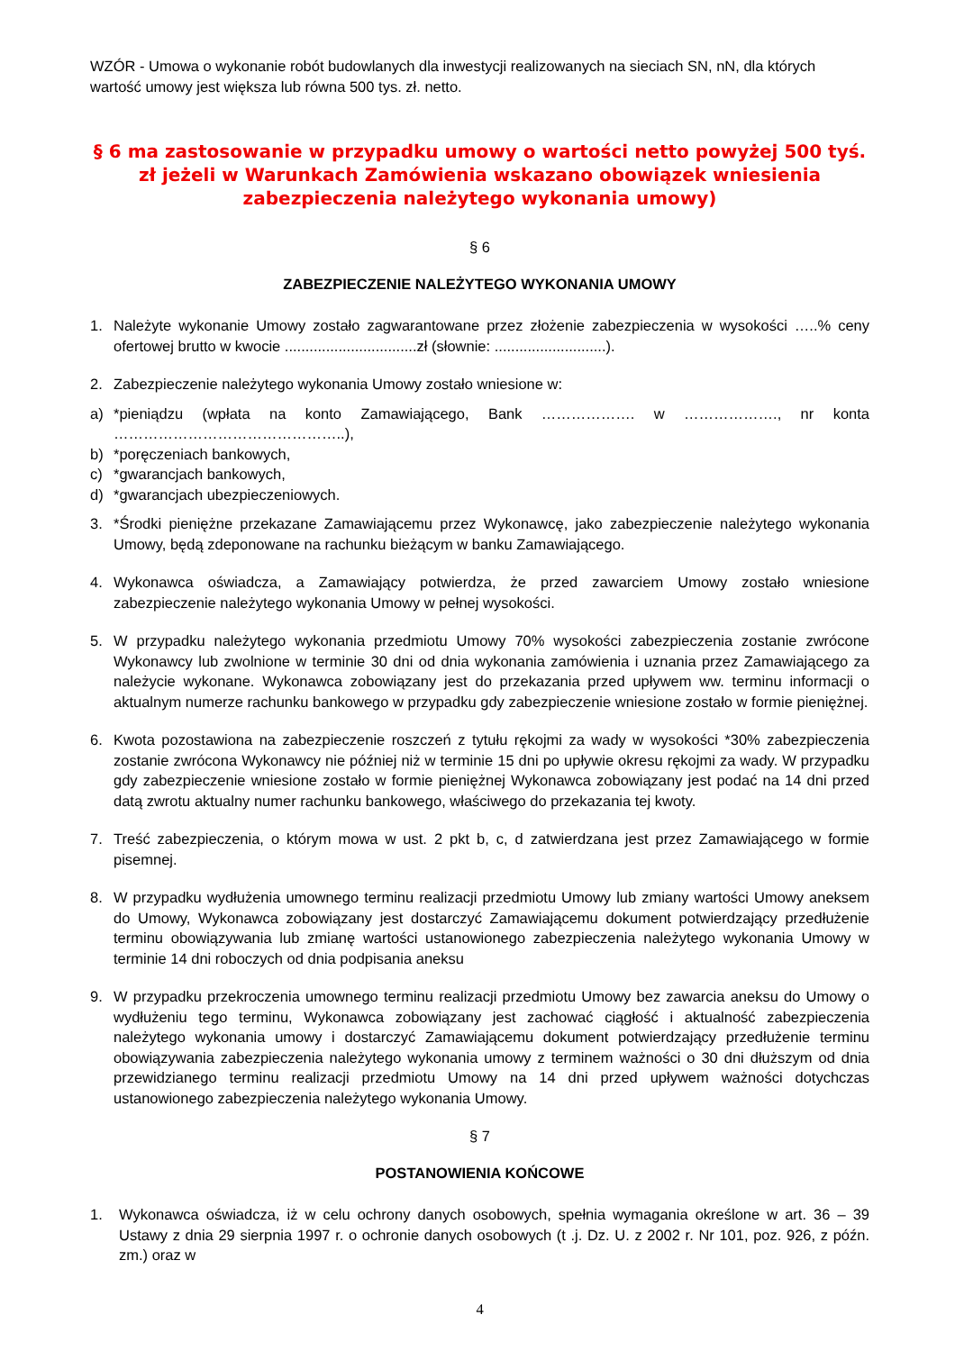WZÓR - Umowa o wykonanie robót budowlanych dla inwestycji realizowanych na sieciach SN, nN, dla których wartość umowy jest większa lub równa 500 tys. zł. netto.
§ 6 ma zastosowanie w przypadku umowy o wartości netto powyżej 500 tyś. zł jeżeli w Warunkach Zamówienia wskazano obowiązek wniesienia zabezpieczenia należytego wykonania umowy)
§ 6
ZABEZPIECZENIE NALEŻYTEGO WYKONANIA UMOWY
1. Należyte wykonanie Umowy zostało zagwarantowane przez złożenie zabezpieczenia w wysokości …..% ceny ofertowej brutto w kwocie ................................zł (słownie: ...........................).
2. Zabezpieczenie należytego wykonania Umowy zostało wniesione w:
a) *pieniądzu (wpłata na konto Zamawiającego, Bank ………………. w ………………., nr konta ………………………………………..),
b) *poręczeniach bankowych,
c) *gwarancjach bankowych,
d) *gwarancjach ubezpieczeniowych.
3. *Środki pieniężne przekazane Zamawiającemu przez Wykonawcę, jako zabezpieczenie należytego wykonania Umowy, będą zdeponowane na rachunku bieżącym w banku Zamawiającego.
4. Wykonawca oświadcza, a Zamawiający potwierdza, że przed zawarciem Umowy zostało wniesione zabezpieczenie należytego wykonania Umowy w pełnej wysokości.
5. W przypadku należytego wykonania przedmiotu Umowy 70% wysokości zabezpieczenia zostanie zwrócone Wykonawcy lub zwolnione w terminie 30 dni od dnia wykonania zamówienia i uznania przez Zamawiającego za należycie wykonane. Wykonawca zobowiązany jest do przekazania przed upływem ww. terminu informacji o aktualnym numerze rachunku bankowego w przypadku gdy zabezpieczenie wniesione zostało w formie pieniężnej.
6. Kwota pozostawiona na zabezpieczenie roszczeń z tytułu rękojmi za wady w wysokości *30% zabezpieczenia zostanie zwrócona Wykonawcy nie później niż w terminie 15 dni po upływie okresu rękojmi za wady. W przypadku gdy zabezpieczenie wniesione zostało w formie pieniężnej Wykonawca zobowiązany jest podać na 14 dni przed datą zwrotu aktualny numer rachunku bankowego, właściwego do przekazania tej kwoty.
7. Treść zabezpieczenia, o którym mowa w ust. 2 pkt b, c, d zatwierdzana jest przez Zamawiającego w formie pisemnej.
8. W przypadku wydłużenia umownego terminu realizacji przedmiotu Umowy lub zmiany wartości Umowy aneksem do Umowy, Wykonawca zobowiązany jest dostarczyć Zamawiającemu dokument potwierdzający przedłużenie terminu obowiązywania lub zmianę wartości ustanowionego zabezpieczenia należytego wykonania Umowy w terminie 14 dni roboczych od dnia podpisania aneksu
9. W przypadku przekroczenia umownego terminu realizacji przedmiotu Umowy bez zawarcia aneksu do Umowy o wydłużeniu tego terminu, Wykonawca zobowiązany jest zachować ciągłość i aktualność zabezpieczenia należytego wykonania umowy i dostarczyć Zamawiającemu dokument potwierdzający przedłużenie terminu obowiązywania zabezpieczenia należytego wykonania umowy z terminem ważności o 30 dni dłuższym od dnia przewidzianego terminu realizacji przedmiotu Umowy na 14 dni przed upływem ważności dotychczas ustanowionego zabezpieczenia należytego wykonania Umowy.
§ 7
POSTANOWIENIA KOŃCOWE
1. Wykonawca oświadcza, iż w celu ochrony danych osobowych, spełnia wymagania określone w art. 36 – 39 Ustawy z dnia 29 sierpnia 1997 r. o ochronie danych osobowych (t .j. Dz. U. z 2002 r. Nr 101, poz. 926, z późn. zm.) oraz w
4